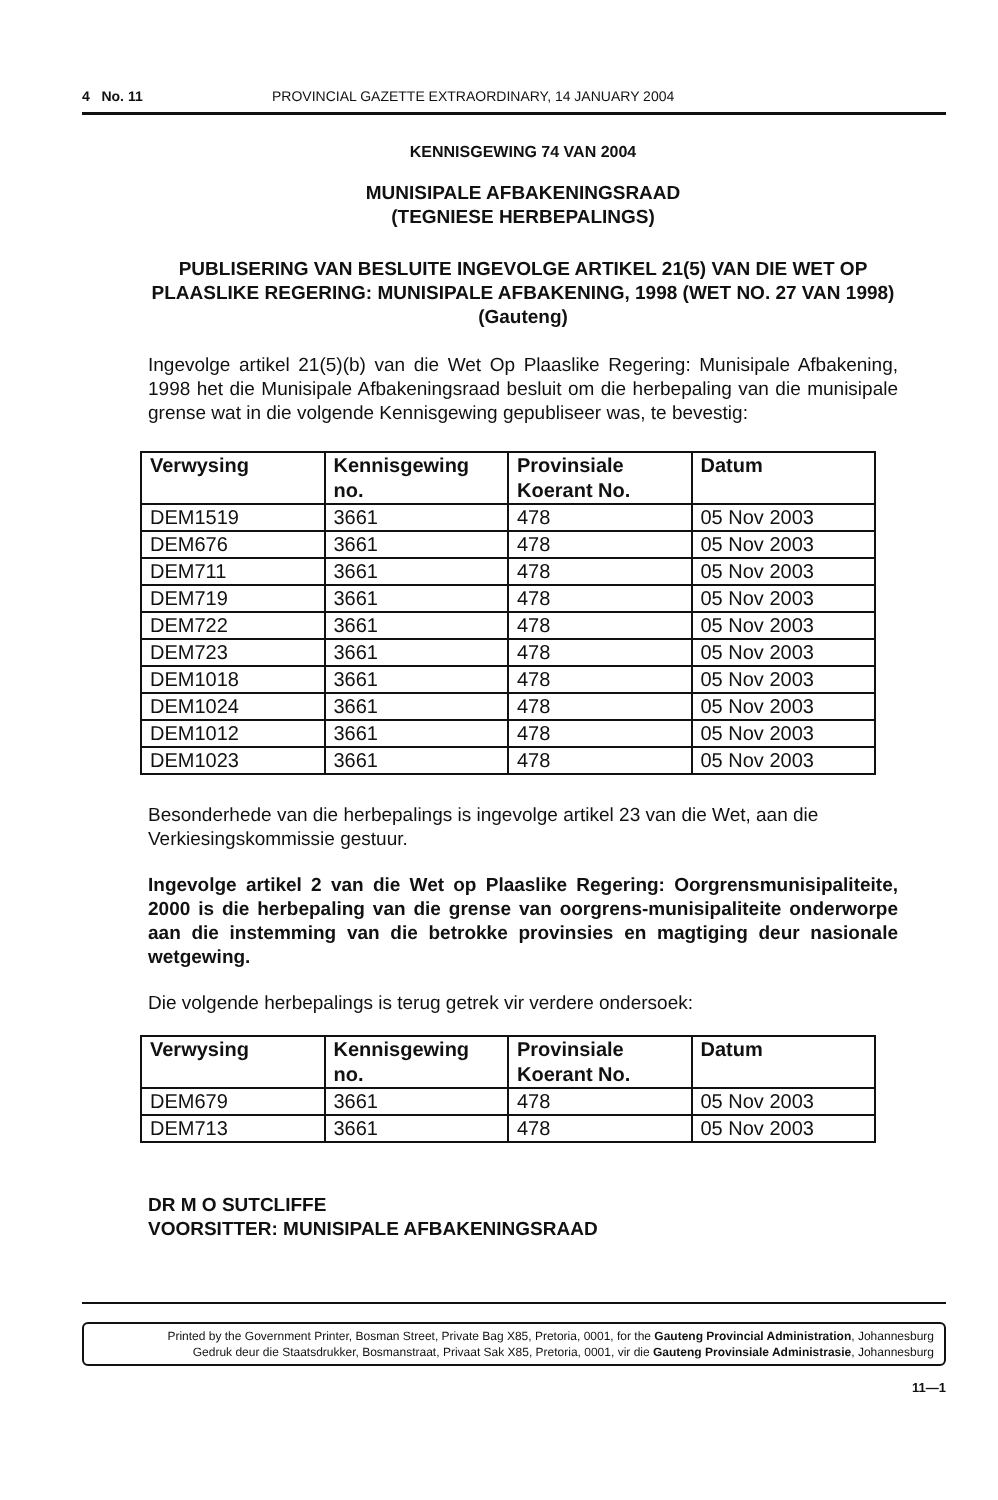4 No. 11 PROVINCIAL GAZETTE EXTRAORDINARY, 14 JANUARY 2004
KENNISGEWING 74 VAN 2004
MUNISIPALE AFBAKENINGSRAAD
(TEGNIESE HERBEPALINGS)
PUBLISERING VAN BESLUITE INGEVOLGE ARTIKEL 21(5) VAN DIE WET OP PLAASLIKE REGERING: MUNISIPALE AFBAKENING, 1998 (WET NO. 27 VAN 1998)
(Gauteng)
Ingevolge artikel 21(5)(b) van die Wet Op Plaaslike Regering: Munisipale Afbakening, 1998 het die Munisipale Afbakeningsraad besluit om die herbepaling van die munisipale grense wat in die volgende Kennisgewing gepubliseer was, te bevestig:
| Verwysing | Kennisgewing no. | Provinsiale Koerant No. | Datum |
| --- | --- | --- | --- |
| DEM1519 | 3661 | 478 | 05 Nov 2003 |
| DEM676 | 3661 | 478 | 05 Nov 2003 |
| DEM711 | 3661 | 478 | 05 Nov 2003 |
| DEM719 | 3661 | 478 | 05 Nov 2003 |
| DEM722 | 3661 | 478 | 05 Nov 2003 |
| DEM723 | 3661 | 478 | 05 Nov 2003 |
| DEM1018 | 3661 | 478 | 05 Nov 2003 |
| DEM1024 | 3661 | 478 | 05 Nov 2003 |
| DEM1012 | 3661 | 478 | 05 Nov 2003 |
| DEM1023 | 3661 | 478 | 05 Nov 2003 |
Besonderhede van die herbepalings is ingevolge artikel 23 van die Wet, aan die Verkiesingskommissie gestuur.
Ingevolge artikel 2 van die Wet op Plaaslike Regering: Oorgrensmunisipaliteite, 2000 is die herbepaling van die grense van oorgrens-munisipaliteite onderworpe aan die instemming van die betrokke provinsies en magtiging deur nasionale wetgewing.
Die volgende herbepalings is terug getrek vir verdere ondersoek:
| Verwysing | Kennisgewing no. | Provinsiale Koerant No. | Datum |
| --- | --- | --- | --- |
| DEM679 | 3661 | 478 | 05 Nov 2003 |
| DEM713 | 3661 | 478 | 05 Nov 2003 |
DR M O SUTCLIFFE
VOORSITTER: MUNISIPALE AFBAKENINGSRAAD
Printed by the Government Printer, Bosman Street, Private Bag X85, Pretoria, 0001, for the Gauteng Provincial Administration, Johannesburg
Gedruk deur die Staatsdrukker, Bosmanstraat, Privaat Sak X85, Pretoria, 0001, vir die Gauteng Provinsiale Administrasie, Johannesburg
11—1